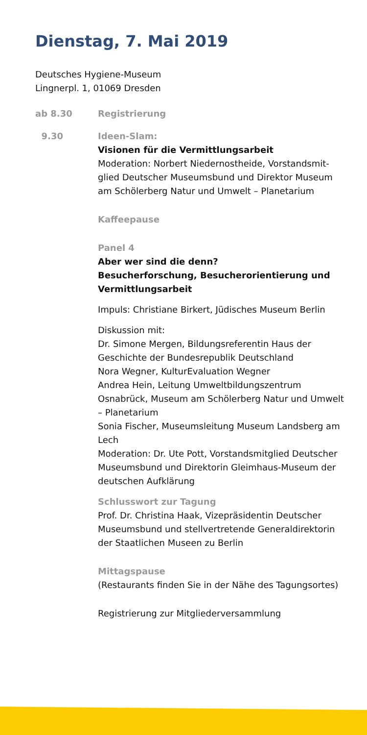Dienstag, 7. Mai 2019
Deutsches Hygiene-Museum
Lingnerpl. 1, 01069 Dresden
ab 8.30 Registrierung
9.30 Ideen-Slam:
Visionen für die Vermittlungsarbeit
Moderation: Norbert Niedernostheide, Vorstandsmit­glied Deutscher Museumsbund und Direktor Museum am Schölerberg Natur und Umwelt – Planetarium
Kaffeepause
Panel 4
Aber wer sind die denn?
Besucherforschung, Besucherorientierung und Vermittlungsarbeit
Impuls: Christiane Birkert, Jüdisches Museum Berlin
Diskussion mit:
Dr. Simone Mergen, Bildungsreferentin Haus der Geschichte der Bundesrepublik Deutschland
Nora Wegner, KulturEvaluation Wegner
Andrea Hein, Leitung Umweltbildungszentrum Osnabrück, Museum am Schölerberg Natur und Umwelt – Planetarium
Sonia Fischer, Museumsleitung Museum Landsberg am Lech
Moderation: Dr. Ute Pott, Vorstandsmitglied Deutscher Museumsbund und Direktorin Gleimhaus-Museum der deutschen Aufklärung
Schlusswort zur Tagung
Prof. Dr. Christina Haak, Vizepräsidentin Deutscher Museumsbund und stellvertretende Generaldirektorin der Staatlichen Museen zu Berlin
Mittagspause
(Restaurants finden Sie in der Nähe des Tagungsortes)
Registrierung zur Mitgliederversammlung